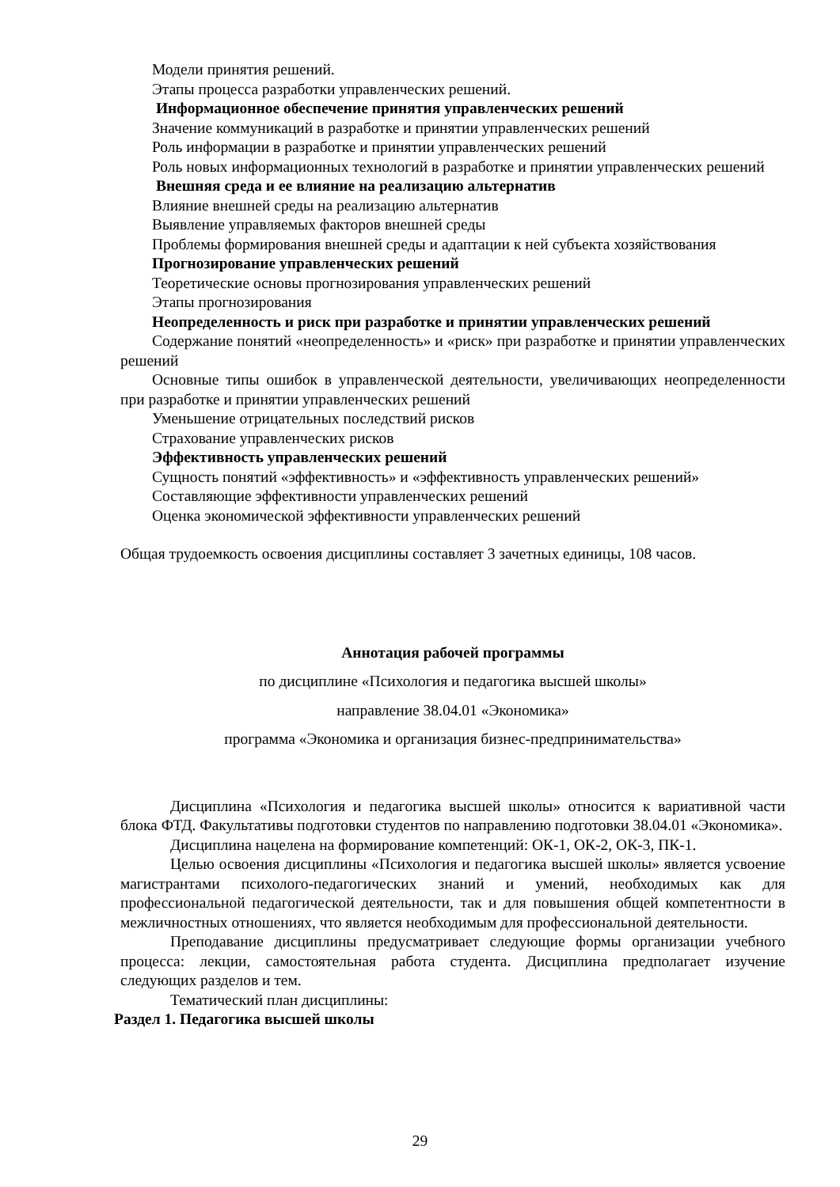Модели принятия решений.
Этапы процесса разработки управленческих решений.
Информационное обеспечение принятия управленческих решений
Значение коммуникаций в разработке и принятии управленческих решений
Роль информации в разработке и принятии управленческих решений
Роль новых информационных технологий в разработке и принятии управленческих решений
Внешняя среда и ее влияние на реализацию альтернатив
Влияние внешней среды на реализацию альтернатив
Выявление управляемых факторов внешней среды
Проблемы формирования внешней среды и адаптации к ней субъекта хозяйствования
Прогнозирование управленческих решений
Теоретические основы прогнозирования управленческих решений
Этапы прогнозирования
Неопределенность и риск при разработке и принятии управленческих решений
Содержание понятий «неопределенность» и «риск» при разработке и принятии управленческих решений
Основные типы ошибок в управленческой деятельности, увеличивающих неопределенности при разработке и принятии управленческих решений
Уменьшение отрицательных последствий рисков
Страхование управленческих рисков
Эффективность управленческих решений
Сущность понятий «эффективность» и «эффективность управленческих решений»
Составляющие эффективности управленческих решений
Оценка экономической эффективности управленческих решений
Общая трудоемкость освоения дисциплины составляет 3 зачетных единицы, 108 часов.
Аннотация рабочей программы
по дисциплине «Психология и педагогика высшей школы»
направление 38.04.01 «Экономика»
программа «Экономика и организация бизнес-предпринимательства»
Дисциплина «Психология и педагогика высшей школы» относится к вариативной части блока ФТД. Факультативы подготовки студентов по направлению подготовки 38.04.01 «Экономика».
Дисциплина нацелена на формирование компетенций: ОК-1, ОК-2, ОК-3, ПК-1.
Целью освоения дисциплины «Психология и педагогика высшей школы» является усвоение магистрантами психолого-педагогических знаний и умений, необходимых как для профессиональной педагогической деятельности, так и для повышения общей компетентности в межличностных отношениях, что является необходимым для профессиональной деятельности.
Преподавание дисциплины предусматривает следующие формы организации учебного процесса: лекции, самостоятельная работа студента. Дисциплина предполагает изучение следующих разделов и тем.
Тематический план дисциплины:
Раздел 1. Педагогика высшей школы
29